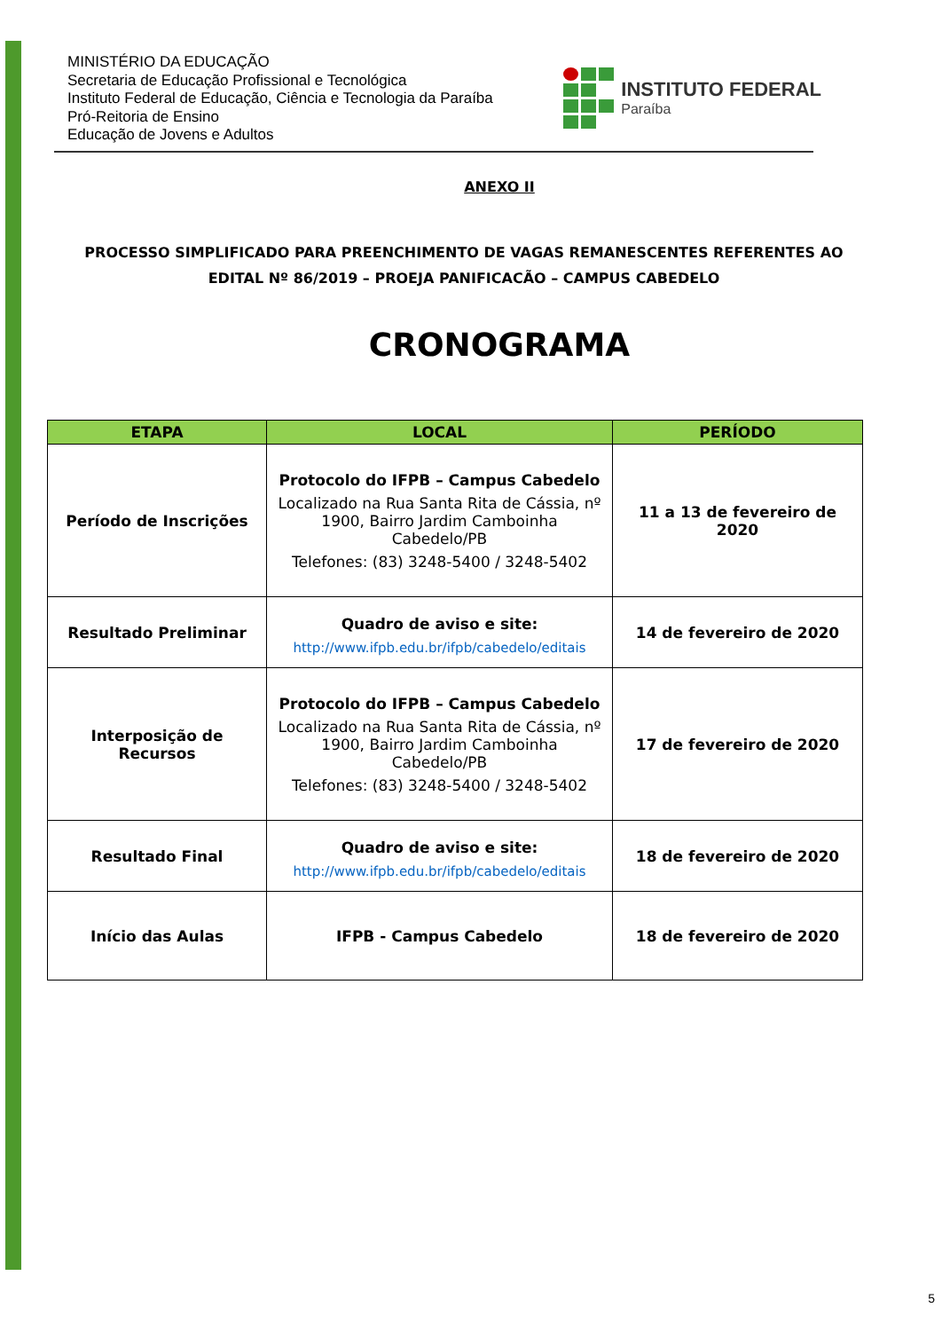MINISTÉRIO DA EDUCAÇÃO
Secretaria de Educação Profissional e Tecnológica
Instituto Federal de Educação, Ciência e Tecnologia da Paraíba
Pró-Reitoria de Ensino
Educação de Jovens e Adultos
INSTITUTO FEDERAL
Paraíba
ANEXO II
PROCESSO SIMPLIFICADO PARA PREENCHIMENTO DE VAGAS REMANESCENTES REFERENTES AO EDITAL Nº 86/2019 – PROEJA PANIFICACÃO – CAMPUS CABEDELO
CRONOGRAMA
| ETAPA | LOCAL | PERÍODO |
| --- | --- | --- |
| Período de Inscrições | Protocolo do IFPB – Campus Cabedelo Localizado na Rua Santa Rita de Cássia, nº 1900, Bairro Jardim Camboinha Cabedelo/PB Telefones: (83) 3248-5400 / 3248-5402 | 11 a 13 de fevereiro de 2020 |
| Resultado Preliminar | Quadro de aviso e site: http://www.ifpb.edu.br/ifpb/cabedelo/editais | 14 de fevereiro de 2020 |
| Interposição de Recursos | Protocolo do IFPB – Campus Cabedelo Localizado na Rua Santa Rita de Cássia, nº 1900, Bairro Jardim Camboinha Cabedelo/PB Telefones: (83) 3248-5400 / 3248-5402 | 17 de fevereiro de 2020 |
| Resultado Final | Quadro de aviso e site: http://www.ifpb.edu.br/ifpb/cabedelo/editais | 18 de fevereiro de 2020 |
| Início das Aulas | IFPB - Campus Cabedelo | 18 de fevereiro de 2020 |
5